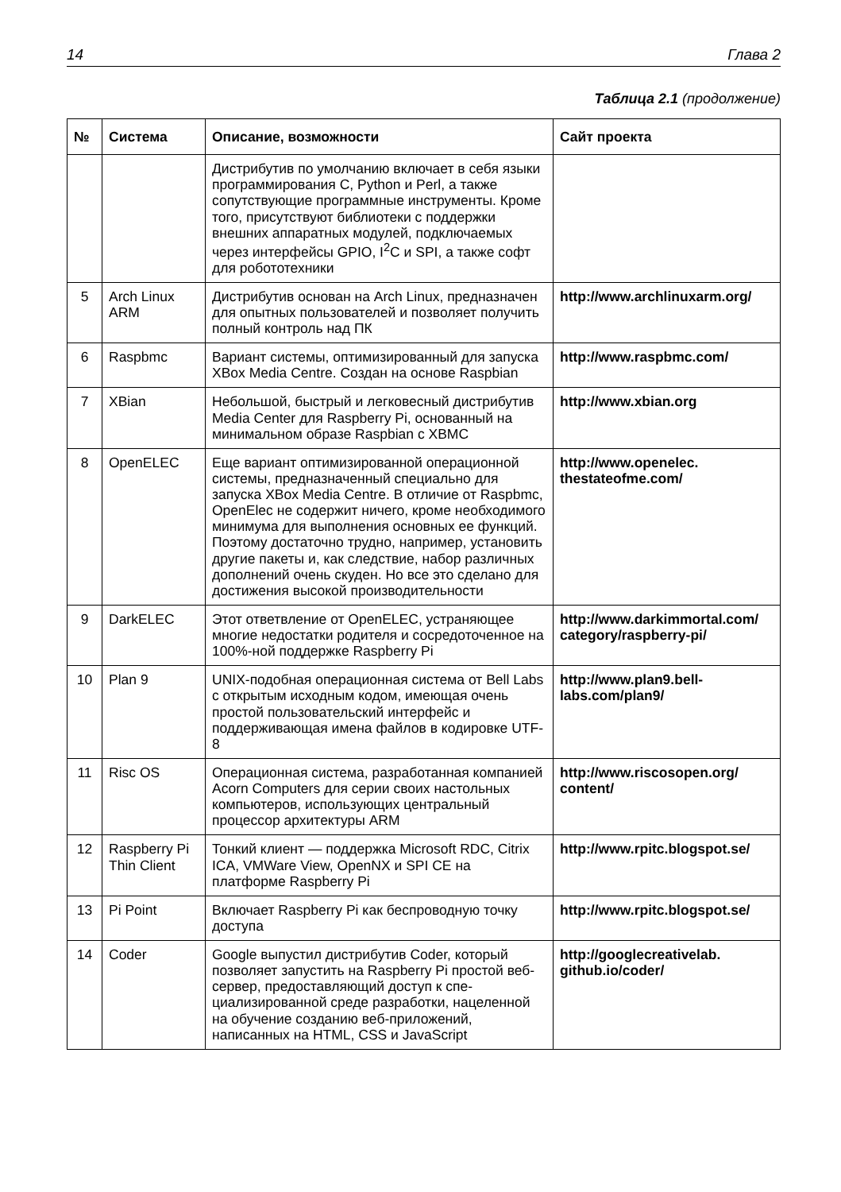14 Глава 2
Таблица 2.1 (продолжение)
| № | Система | Описание, возможности | Сайт проекта |
| --- | --- | --- | --- |
| | | Дистрибутив по умолчанию включает в себя языки программирования C, Python и Perl, а также сопутствующие программные инстру­менты. Кроме того, присутствуют библиотеки с поддержки внешних аппаратных модулей, подключаемых через интерфейсы GPIO, I<sup>2</sup>C и SPI, а также софт для робототехники | |
| 5 | Arch Linux ARM | Дистрибутив основан на Arch Linux, предна­значен для опытных пользователей и позво­ляет получить полный контроль над ПК | http://www.archlinuxarm.org/ |
| 6 | Raspbmc | Вариант системы, оптимизированный для запуска XBox Media Centre. Создан на основе Raspbian | http://www.raspbmc.com/ |
| 7 | XBian | Небольшой, быстрый и легковесный дистри­бутив Media Center для Raspberry Pi, основан­ный на минимальном образе Raspbian с XBMC | http://www.xbian.org |
| 8 | OpenELEC | Еще вариант оптимизированной операцион­ной системы, предназначенный специально для запуска XBox Media Centre. В отличие от Raspbmc, OpenElec не содержит ничего, кро­ме необходимого минимума для выполнения основных ее функций. Поэтому достаточно трудно, например, установить другие пакеты и, как следствие, набор различных дополне­ний очень скуден. Но все это сделано для достижения высокой производительности | http://www.openelec. thestateofme.com/ |
| 9 | DarkELEC | Этот ответвление от OpenELEC, устраняющее многие недостатки родителя и сосредоточен­ное на 100%-ной поддержке Raspberry Pi | http://www.darkimmortal.com/ category/raspberry-pi/ |
| 10 | Plan 9 | UNIX-подобная операционная система от Bell Labs с открытым исходным кодом, имеющая очень простой пользовательский интерфейс и поддерживающая имена файлов в кодировке UTF-8 | http://www.plan9.bell-labs.com/plan9/ |
| 11 | Risc OS | Операционная система, разработанная ком­панией Acorn Computers для серии своих настольных компьютеров, использующих центральный процессор архитектуры ARM | http://www.riscosopen.org/ content/ |
| 12 | Raspberry Pi Thin Client | Тонкий клиент — поддержка Microsoft RDC, Citrix ICA, VMWare View, OpenNX и SPI CE на платформе Raspberry Pi | http://www.rpitc.blogspot.se/ |
| 13 | Pi Point | Включает Raspberry Pi как беспроводную точку доступа | http://www.rpitc.blogspot.se/ |
| 14 | Coder | Google выпустил дистрибутив Coder, который позволяет запустить на Raspberry Pi простой веб-сервер, предоставляющий доступ к спе­циализированной среде разработки, нацелен­ной на обучение созданию веб-приложений, написанных на HTML, CSS и JavaScript | http://googlecreativelab. github.io/coder/ |